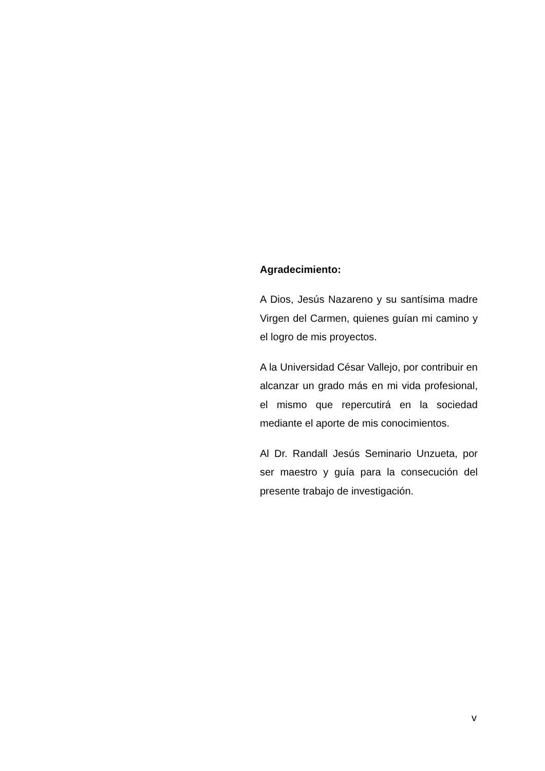Agradecimiento:
A Dios, Jesús Nazareno y su santísima madre Virgen del Carmen, quienes guían mi camino y el logro de mis proyectos.
A la Universidad César Vallejo, por contribuir en alcanzar un grado más en mi vida profesional, el mismo que repercutirá en la sociedad mediante el aporte de mis conocimientos.
Al Dr. Randall Jesús Seminario Unzueta, por ser maestro y guía para la consecución del presente trabajo de investigación.
v